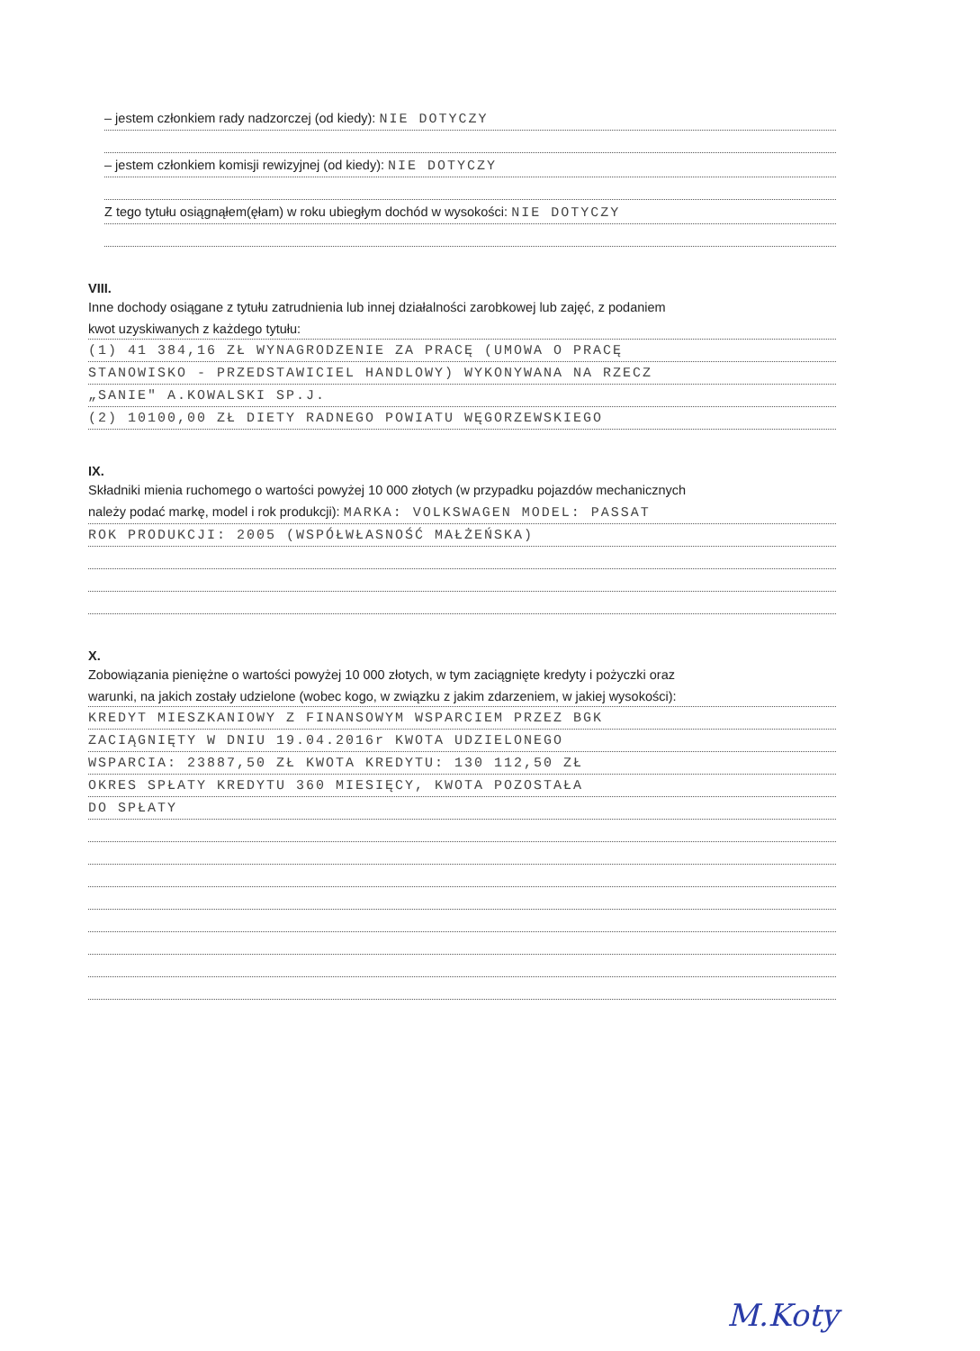– jestem członkiem rady nadzorczej (od kiedy): NIE DOTYCZY
– jestem członkiem komisji rewizyjnej (od kiedy): NIE DOTYCZY
Z tego tytułu osiągnąłem(ęłam) w roku ubiegłym dochód w wysokości: NIE DOTYCZY
VIII.
Inne dochody osiągane z tytułu zatrudnienia lub innej działalności zarobkowej lub zajęć, z podaniem
kwot uzyskiwanych z każdego tytułu:
(1) 41 384,16 ZŁ WYNAGRODZENIE ZA PRACĘ (UMOWA O PRACĘ
STANOWISKO - PRZEDSTAWICIEL HANDLOWY) WYKONYWANA NA RZECZ
„SANIE" A.KOWALSKI SP.J.
(2) 10100,00 ZŁ DIETY RADNEGO POWIATU WĘGORZEWSKIEGO
IX.
Składniki mienia ruchomego o wartości powyżej 10 000 złotych (w przypadku pojazdów mechanicznych
należy podać markę, model i rok produkcji): MARKA: VOLKSWAGEN MODEL: PASSAT
ROK PRODUKCJI: 2005 (WSPÓŁWŁASNOŚĆ MAŁŻEŃSKA)
X.
Zobowiązania pieniężne o wartości powyżej 10 000 złotych, w tym zaciągnięte kredyty i pożyczki oraz
warunki, na jakich zostały udzielone (wobec kogo, w związku z jakim zdarzeniem, w jakiej wysokości):
KREDYT MIESZKANIOWY Z FINANSOWYM WSPARCIEM PRZEZ BGK
ZACIĄGNIĘTY W DNIU 19.04.2016r KWOTA UDZIELONEGO
WSPARCIA: 23887,50 ZŁ KWOTA KREDYTU: 130 112,50 ZŁ
OKRES SPŁATY KREDYTU 360 MIESIĘCY, KWOTA POZOSTAŁA
DO SPŁATY
M.Koty